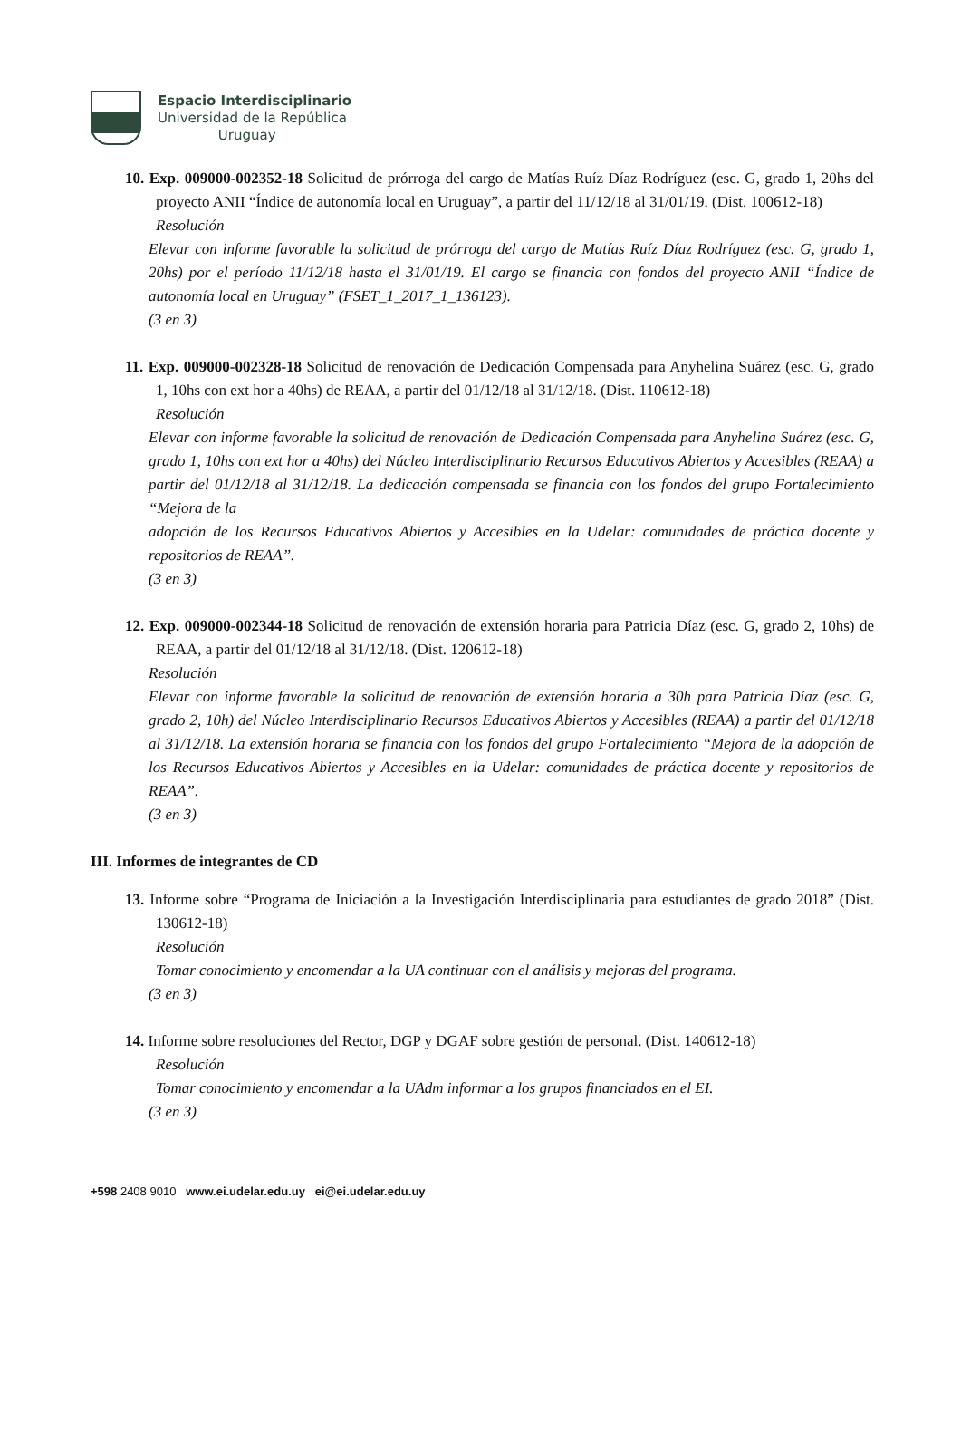Espacio Interdisciplinario
Universidad de la República
Uruguay
10. Exp. 009000-002352-18 Solicitud de prórroga del cargo de Matías Ruíz Díaz Rodríguez (esc. G, grado 1, 20hs del proyecto ANII “Índice de autonomía local en Uruguay”, a partir del 11/12/18 al 31/01/19. (Dist. 100612-18)
Resolución
Elevar con informe favorable la solicitud de prórroga del cargo de Matías Ruíz Díaz Rodríguez (esc. G, grado 1, 20hs) por el período 11/12/18 hasta el 31/01/19. El cargo se financia con fondos del proyecto ANII “Índice de autonomía local en Uruguay” (FSET_1_2017_1_136123).
(3 en 3)
11. Exp. 009000-002328-18 Solicitud de renovación de Dedicación Compensada para Anyhelina Suárez (esc. G, grado 1, 10hs con ext hor a 40hs) de REAA, a partir del 01/12/18 al 31/12/18. (Dist. 110612-18)
Resolución
Elevar con informe favorable la solicitud de renovación de Dedicación Compensada para Anyhelina Suárez (esc. G, grado 1, 10hs con ext hor a 40hs) del Núcleo Interdisciplinario Recursos Educativos Abiertos y Accesibles (REAA) a partir del 01/12/18 al 31/12/18. La dedicación compensada se financia con los fondos del grupo Fortalecimiento “Mejora de la
adopción de los Recursos Educativos Abiertos y Accesibles en la Udelar: comunidades de práctica docente y repositorios de REAA”.
(3 en 3)
12. Exp. 009000-002344-18 Solicitud de renovación de extensión horaria para Patricia Díaz (esc. G, grado 2, 10hs) de REAA, a partir del 01/12/18 al 31/12/18. (Dist. 120612-18)
Resolución
Elevar con informe favorable la solicitud de renovación de extensión horaria a 30h para Patricia Díaz (esc. G, grado 2, 10h) del Núcleo Interdisciplinario Recursos Educativos Abiertos y Accesibles (REAA) a partir del 01/12/18 al 31/12/18. La extensión horaria se financia con los fondos del grupo Fortalecimiento “Mejora de la adopción de los Recursos Educativos Abiertos y Accesibles en la Udelar: comunidades de práctica docente y repositorios de REAA”.
(3 en 3)
III. Informes de integrantes de CD
13. Informe sobre “Programa de Iniciación a la Investigación Interdisciplinaria para estudiantes de grado 2018” (Dist. 130612-18)
Resolución
Tomar conocimiento y encomendar a la UA continuar con el análisis y mejoras del programa.
(3 en 3)
14. Informe sobre resoluciones del Rector, DGP y DGAF sobre gestión de personal. (Dist. 140612-18)
Resolución
Tomar conocimiento y encomendar a la UAdm informar a los grupos financiados en el EI.
(3 en 3)
+598 2408 9010 www.ei.udelar.edu.uy ei@ei.udelar.edu.uy